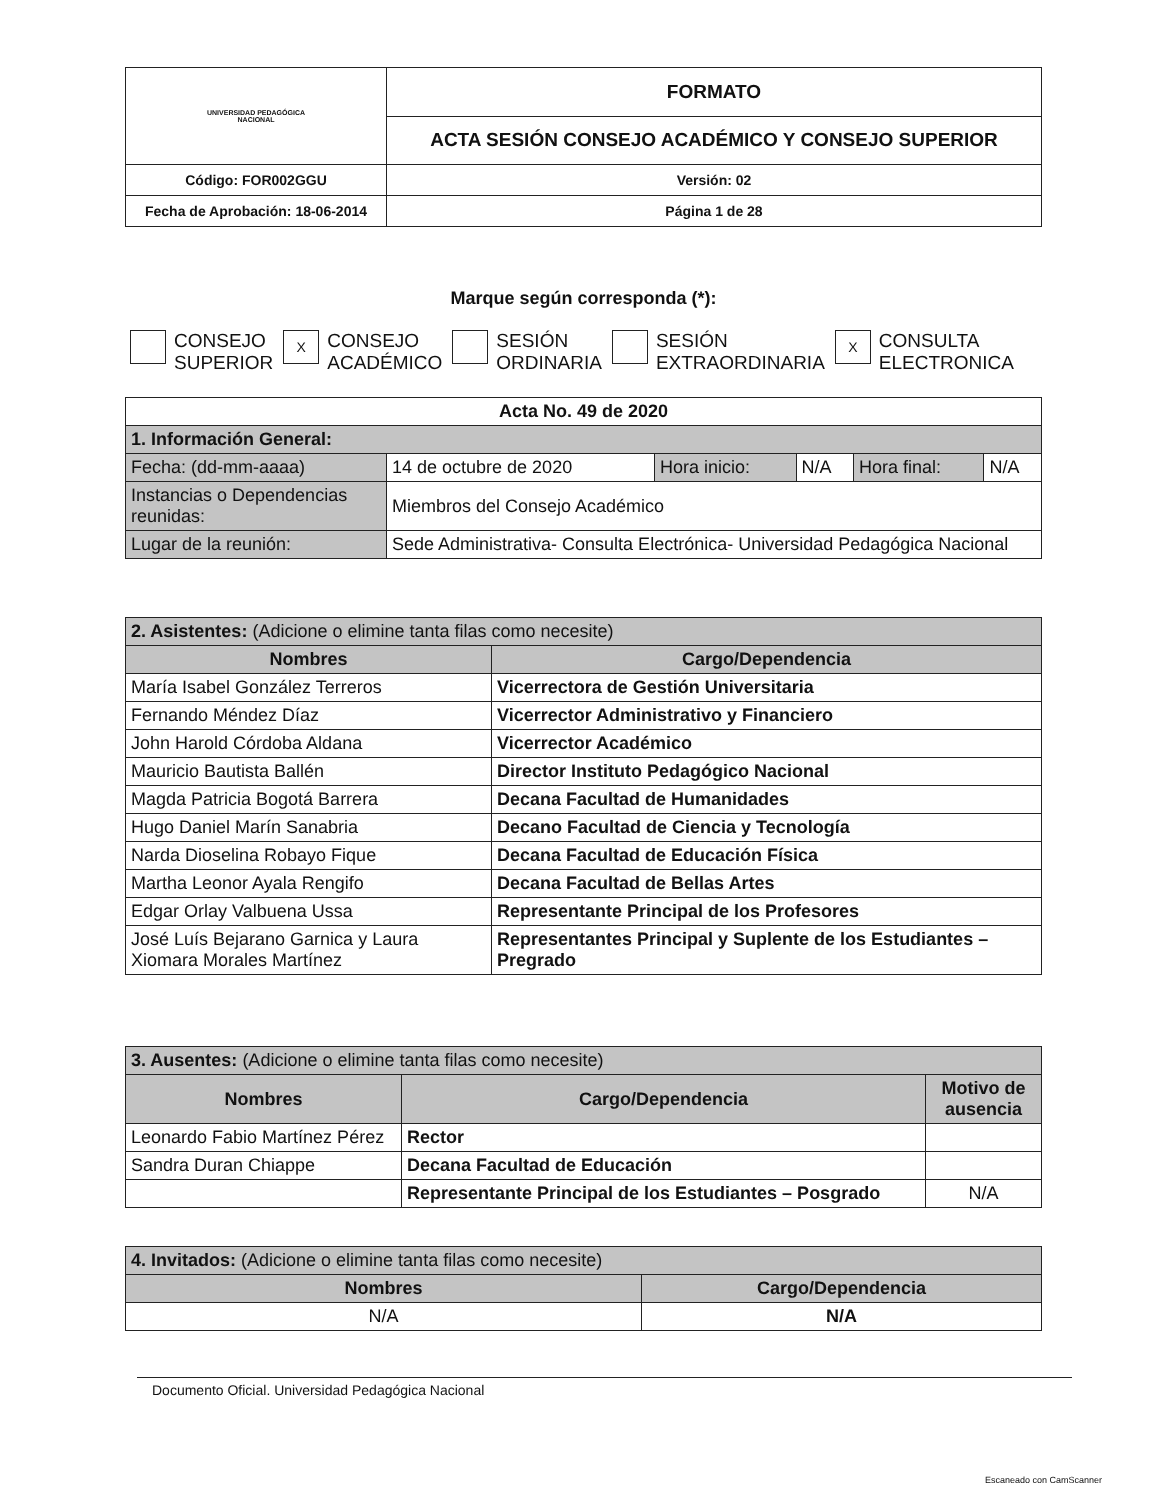| UNIVERSIDAD PEDAGÓGICA NACIONAL | FORMATO | |
| | ACTA SESIÓN CONSEJO ACADÉMICO Y CONSEJO SUPERIOR | |
| Código: FOR002GGU | | Versión: 02 |
| Fecha de Aprobación: 18-06-2014 | | Página 1 de 28 |
Marque según corresponda (*):
CONSEJO
SUPERIOR
X CONSEJO
ACADÉMICO
SESIÓN
ORDINARIA
SESIÓN
EXTRAORDINARIA
X CONSULTA
ELECTRONICA
| Acta No. 49 de 2020 | | | | | |
| 1. Información General: | | | | | |
| Fecha: (dd-mm-aaaa) | 14 de octubre de 2020 | Hora inicio: | N/A | Hora final: | N/A |
| Instancias o Dependencias reunidas: | Miembros del Consejo Académico | | | | |
| Lugar de la reunión: | Sede Administrativa- Consulta Electrónica- Universidad Pedagógica Nacional | | | | |
| 2. Asistentes: (Adicione o elimine tanta filas como necesite) | |
| Nombres | Cargo/Dependencia |
| María Isabel González Terreros | Vicerrectora de Gestión Universitaria |
| Fernando Méndez Díaz | Vicerrector Administrativo y Financiero |
| John Harold Córdoba Aldana | Vicerrector Académico |
| Mauricio Bautista Ballén | Director Instituto Pedagógico Nacional |
| Magda Patricia Bogotá Barrera | Decana Facultad de Humanidades |
| Hugo Daniel Marín Sanabria | Decano Facultad de Ciencia y Tecnología |
| Narda Dioselina Robayo Fique | Decana Facultad de Educación Física |
| Martha Leonor Ayala Rengifo | Decana Facultad de Bellas Artes |
| Edgar Orlay Valbuena Ussa | Representante Principal de los Profesores |
| José Luís Bejarano Garnica y Laura Xiomara Morales Martínez | Representantes Principal y Suplente de los Estudiantes – Pregrado |
| 3. Ausentes: (Adicione o elimine tanta filas como necesite) | | |
| Nombres | Cargo/Dependencia | Motivo de ausencia |
| Leonardo Fabio Martínez Pérez | Rector | |
| Sandra Duran Chiappe | Decana Facultad de Educación | |
| | Representante Principal de los Estudiantes – Posgrado | N/A |
| 4. Invitados: (Adicione o elimine tanta filas como necesite) | |
| Nombres | Cargo/Dependencia |
| N/A | N/A |
Documento Oficial. Universidad Pedagógica Nacional
Escaneado con CamScanner